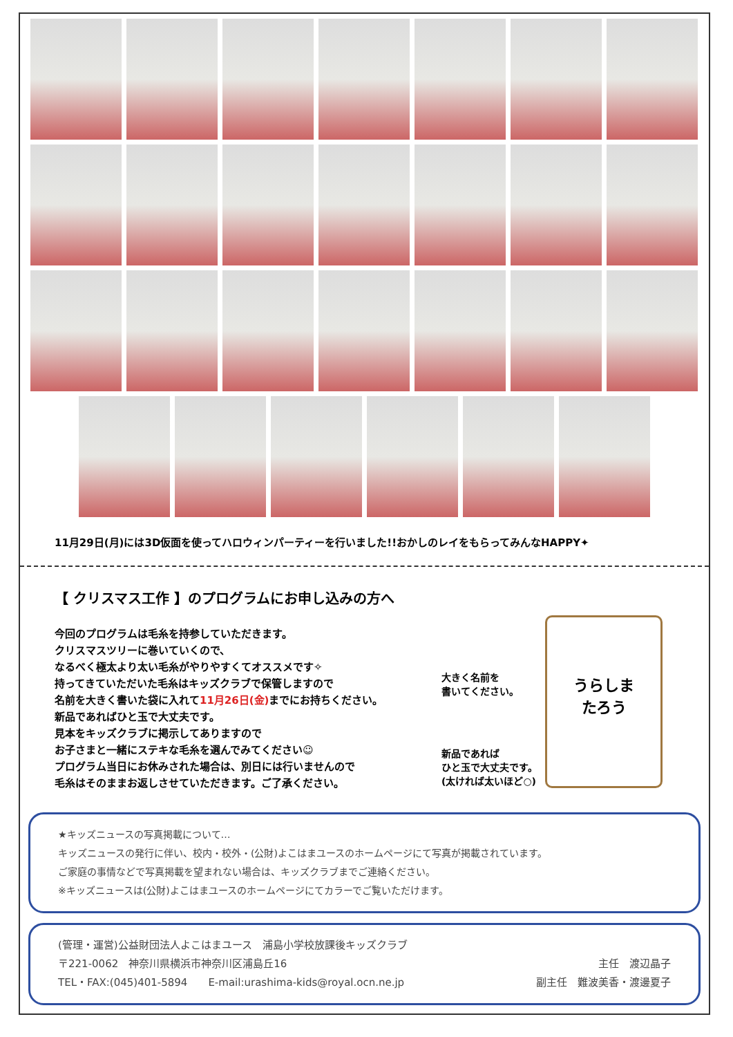11月29日(月)には3D仮面を使ってハロウィンパーティーを行いました!!おかしのレイをもらってみんなHAPPY✦
【 クリスマス工作 】のプログラムにお申し込みの方へ
今回のプログラムは毛糸を持参していただきます。
クリスマスツリーに巻いていくので、
なるべく極太より太い毛糸がやりやすくてオススメです✧
持ってきていただいた毛糸はキッズクラブで保管しますので
名前を大きく書いた袋に入れて11月26日(金) までにお持ちください。
新品であればひと玉で大丈夫です。
見本をキッズクラブに掲示してありますので
お子さまと一緒にステキな毛糸を選んでみてください☺
プログラム当日にお休みされた場合は、別日には行いませんので
毛糸はそのままお返しさせていただきます。ご了承ください。
大きく名前を
書いてください。
新品であれば
ひと玉で大丈夫です。
(太ければ太いほど○)
うらしま
たろう
★キッズニュースの写真掲載について…
キッズニュースの発行に伴い、校内・校外・(公財)よこはまユースのホームページにて写真が掲載されています。
ご家庭の事情などで写真掲載を望まれない場合は、キッズクラブまでご連絡ください。
※キッズニュースは(公財)よこはまユースのホームページにてカラーでご覧いただけます。
(管理・運営)公益財団法人よこはまユース　浦島小学校放課後キッズクラブ
〒221-0062　神奈川県横浜市神奈川区浦島丘16 主任　渡辺晶子
TEL・FAX:(045)401-5894　　E-mail:urashima-kids@royal.ocn.ne.jp 副主任　難波美香・渡邊夏子